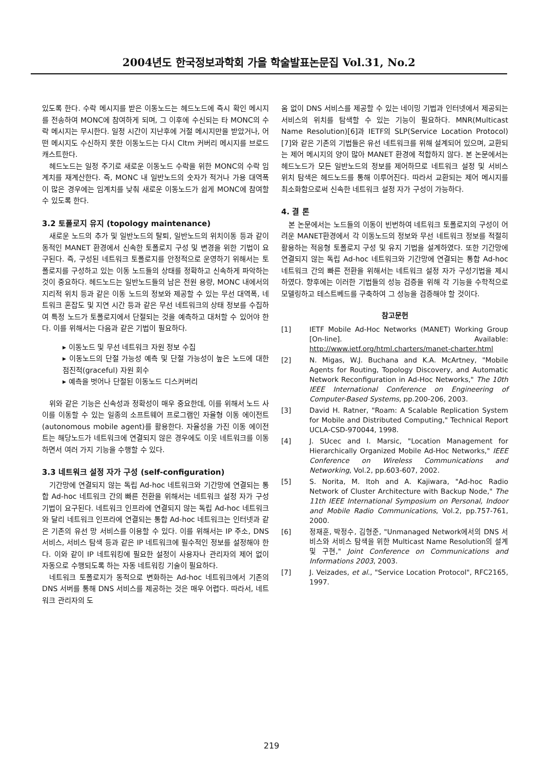2004년도 한국정보과학회 가을 학술발표논문집 Vol.31, No.2
있도록 한다. 수락 메시지를 받은 이동노드는 헤드노드에 즉시 확인 메시지를 전송하여 MONC에 참여하게 되며, 그 이후에 수신되는 타 MONC의 수락 메시지는 무시한다. 일정 시간이 지난후에 거절 메시지만을 받았거나, 어떤 메시지도 수신하지 못한 이동노드는 다시 Cltm 커버리 메시지를 브로드캐스트한다.
헤드노드는 일정 주기로 새로운 이동노드 수락을 위한 MONC의 수락 임계치를 재계산한다. 즉, MONC 내 일반노드의 숫자가 적거나 가용 대역폭이 많은 경우에는 임계치를 낮춰 새로운 이동노드가 쉽게 MONC에 참여할 수 있도록 한다.
3.2 토폴로지 유지 (topology maintenance)
새로운 노드의 추가 및 일반노드의 탈퇴, 일반노드의 위치이동 등과 같이 동적인 MANET 환경에서 신속한 토폴로지 구성 및 변경을 위한 기법이 요구된다. 즉, 구성된 네트워크 토폴로지를 안정적으로 운영하기 위해서는 토폴로지를 구성하고 있는 이동 노드들의 상태를 정확하고 신속하게 파악하는 것이 중요하다. 헤드노드는 일반노드들의 남은 전원 용량, MONC 내에서의 지리적 위치 등과 같은 이동 노드의 정보와 제공할 수 있는 무선 대역폭, 네트워크 혼잡도 및 지연 시간 등과 같은 무선 네트워크의 상태 정보를 수집하여 특정 노드가 토폴로지에서 단절되는 것을 예측하고 대처할 수 있어야 한다. 이를 위해서는 다음과 같은 기법이 필요하다.
▸ 이동노드 및 무선 네트워크 자원 정보 수집
▸ 이동노드의 단절 가능성 예측 및 단절 가능성이 높은 노드에 대한 점진적(graceful) 자원 회수
▸ 예측을 벗어나 단절된 이동노드 디스커버리
위와 같은 기능은 신속성과 정확성이 매우 중요한데, 이를 위해서 노드 사이를 이동할 수 있는 일종의 소프트웨어 프로그램인 자율형 이동 에이전트(autonomous mobile agent)를 활용한다. 자율성을 가진 이동 에이전트는 해당노드가 네트워크에 연결되지 않은 경우에도 이웃 네트워크를 이동 하면서 여러 가지 기능을 수행할 수 있다.
3.3 네트워크 설정 자가 구성 (self-configuration)
기간망에 연결되지 않는 독립 Ad-hoc 네트워크와 기간망에 연결되는 통합 Ad-hoc 네트워크 간의 빠른 전환을 위해서는 네트워크 설정 자가 구성기법이 요구된다. 네트워크 인프라에 연결되지 않는 독립 Ad-hoc 네트워크와 달리 네트워크 인프라에 연결되는 통합 Ad-hoc 네트워크는 인터넷과 같은 기존의 유선 망 서비스를 이용할 수 있다. 이를 위해서는 IP 주소, DNS 서비스, 서비스 탐색 등과 같은 IP 네트워크에 필수적인 정보를 설정해야 한다. 이와 같이 IP 네트워킹에 필요한 설정이 사용자나 관리자의 제어 없이 자동으로 수행되도록 하는 자동 네트워킹 기술이 필요하다.
네트워크 토폴로지가 동적으로 변화하는 Ad-hoc 네트워크에서 기존의 DNS 서버를 통해 DNS 서비스를 제공하는 것은 매우 어렵다. 따라서, 네트워크 관리자의 도
움 없이 DNS 서비스를 제공할 수 있는 네이밍 기법과 인터넷에서 제공되는 서비스의 위치를 탐색할 수 있는 기능이 필요하다. MNR(Multicast Name Resolution)[6]과 IETF의 SLP(Service Location Protocol)[7]와 같은 기존의 기법들은 유선 네트워크를 위해 설계되어 있으며, 교환되는 제어 메시지의 양이 많아 MANET 환경에 적합하지 않다. 본 논문에서는 헤드노드가 모든 일반노드의 정보를 제어하므로 네트워크 설정 및 서비스 위치 탐색은 헤드노드를 통해 이루어진다. 따라서 교환되는 제어 메시지를 최소화함으로써 신속한 네트워크 설정 자가 구성이 가능하다.
4. 결 론
본 논문에서는 노드들의 이동이 빈번하여 네트워크 토폴로지의 구성이 어려운 MANET환경에서 각 이동노드의 정보와 무선 네트워크 정보를 적절히 활용하는 적응형 토폴로지 구성 및 유지 기법을 설계하였다. 또한 기간망에 연결되지 않는 독립 Ad-hoc 네트워크와 기간망에 연결되는 통합 Ad-hoc 네트워크 간의 빠른 전환을 위해서는 네트워크 설정 자가 구성기법을 제시하였다. 향후에는 이러한 기법들의 성능 검증을 위해 각 기능을 수학적으로 모델링하고 테스트베드를 구축하여 그 성능을 검증해야 할 것이다.
참고문헌
[1] IETF Mobile Ad-Hoc Networks (MANET) Working Group [On-line]. Available: http://www.ietf.org/html.charters/manet-charter.html
[2] N. Migas, W.J. Buchana and K.A. McArtney, "Mobile Agents for Routing, Topology Discovery, and Automatic Network Reconfiguration in Ad-Hoc Networks," The 10th IEEE International Conference on Engineering of Computer-Based Systems, pp.200-206, 2003.
[3] David H. Ratner, "Roam: A Scalable Replication System for Mobile and Distributed Computing," Technical Report UCLA-CSD-970044, 1998.
[4] J. SUcec and I. Marsic, "Location Management for Hierarchically Organized Mobile Ad-Hoc Networks," IEEE Conference on Wireless Communications and Networking, Vol.2, pp.603-607, 2002.
[5] S. Norita, M. Itoh and A. Kajiwara, "Ad-hoc Radio Network of Cluster Architecture with Backup Node," The 11th IEEE International Symposium on Personal, Indoor and Mobile Radio Communications, Vol.2, pp.757-761, 2000.
[6] 정재훈, 박정수, 김형준, "Unmanaged Network에서의 DNS 서비스와 서비스 탐색을 위한 Multicast Name Resolution의 설계 및 구현," Joint Conference on Communications and Informations 2003, 2003.
[7] J. Veizades, et al., "Service Location Protocol", RFC2165, 1997.
219